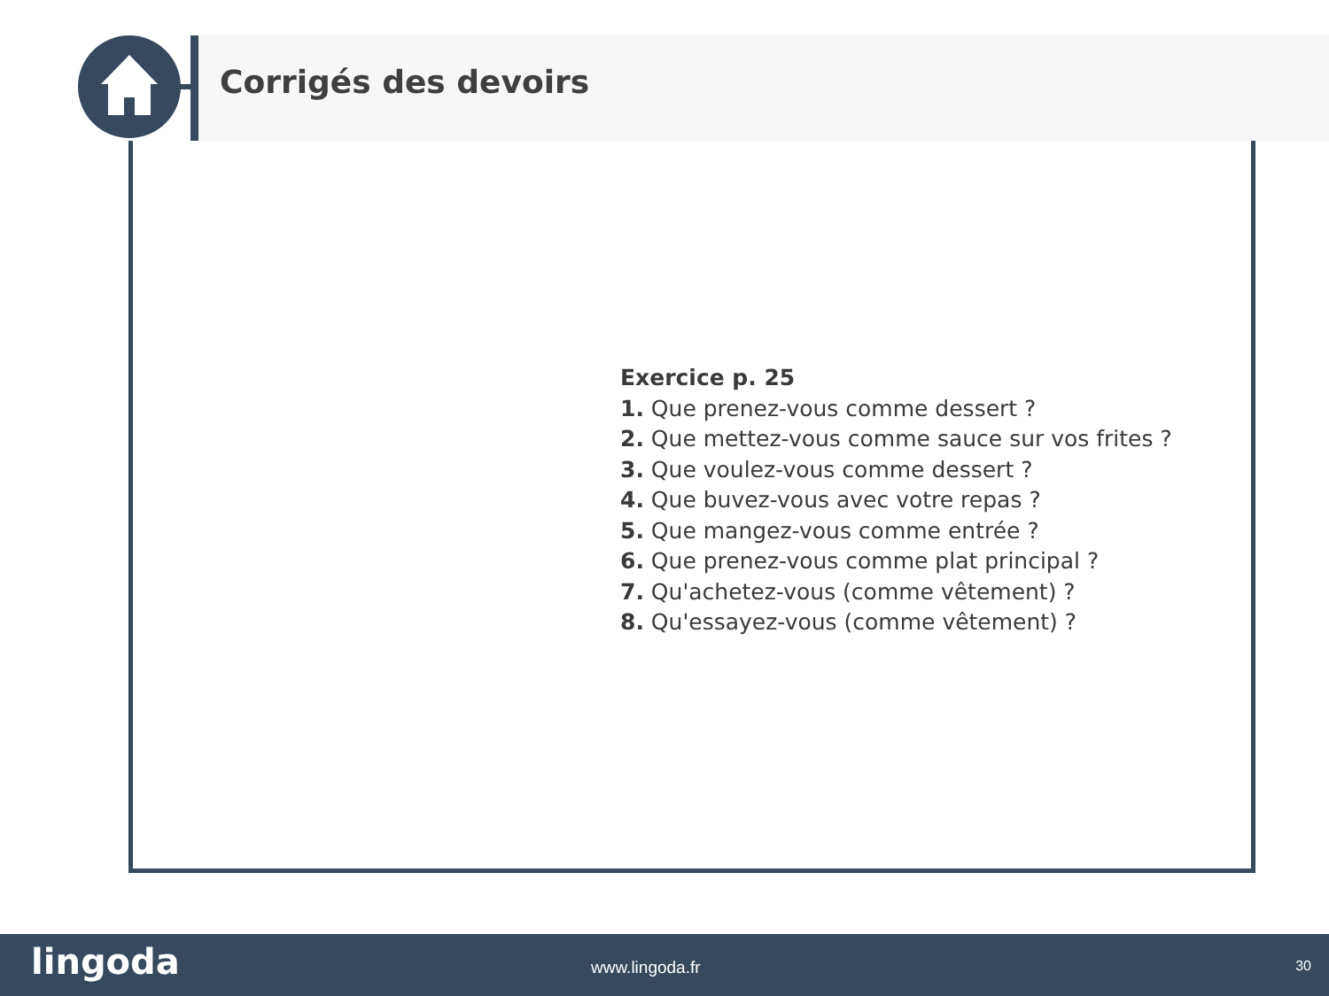Corrigés des devoirs
Exercice p. 25
1. Que prenez-vous comme dessert ?
2. Que mettez-vous comme sauce sur vos frites ?
3. Que voulez-vous comme dessert ?
4. Que buvez-vous avec votre repas ?
5. Que mangez-vous comme entrée ?
6. Que prenez-vous comme plat principal ?
7. Qu'achetez-vous (comme vêtement) ?
8. Qu'essayez-vous (comme vêtement) ?
lingoda www.lingoda.fr 30